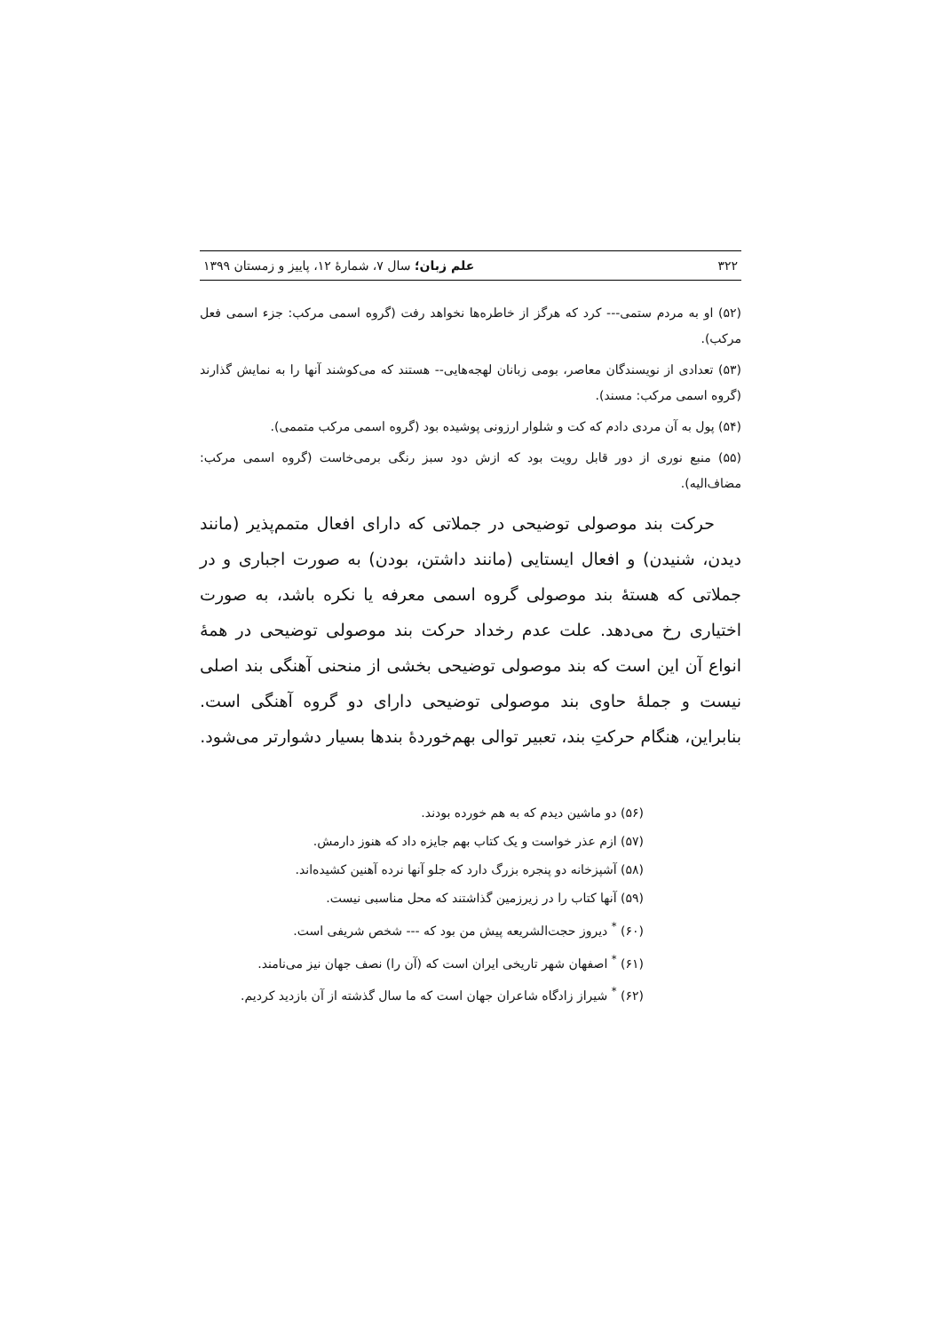۳۲۲ علم زبان؛ سال ۷، شمارهٔ ۱۲، پاییز و زمستان ۱۳۹۹
(۵۲) او به مردم ستمی--- کرد که هرگز از خاطره‌ها نخواهد رفت (گروه اسمی مرکب: جزء اسمی فعل مرکب).
(۵۳) تعدادی از نویسندگان معاصر، بومی زبانان لهجه‌هایی-- هستند که می‌کوشند آنها را به نمایش گذارند (گروه اسمی مرکب: مسند).
(۵۴) پول به آن مردی دادم که کت و شلوار ارزونی پوشیده بود (گروه اسمی مرکب متممی).
(۵۵) منبع نوری از دور قابل رویت بود که ازش دود سبز رنگی برمی‌خاست (گروه اسمی مرکب: مضاف‌الیه).
حرکت بند موصولی توضیحی در جملاتی که دارای افعال متمم‌پذیر (مانند دیدن، شنیدن) و افعال ایستایی (مانند داشتن، بودن) به صورت اجباری و در جملاتی که هستهٔ بند موصولی گروه اسمی معرفه یا نکره باشد، به صورت اختیاری رخ می‌دهد. علت عدم رخداد حرکت بند موصولی توضیحی در همهٔ انواع آن این است که بند موصولی توضیحی بخشی از منحنی آهنگی بند اصلی نیست و جملهٔ حاوی بند موصولی توضیحی دارای دو گروه آهنگی است. بنابراین، هنگام حرکتِ بند، تعبیر توالی بهم‌خوردهٔ بندها بسیار دشوارتر می‌شود.
(۵۶) دو ماشین دیدم که به هم خورده بودند.
(۵۷) ازم عذر خواست و یک کتاب بهم جایزه داد که هنوز دارمش.
(۵۸) آشپزخانه دو پنجره بزرگ دارد که جلو آنها نرده آهنین کشیده‌اند.
(۵۹) آنها کتاب را در زیرزمین گذاشتند که محل مناسبی نیست.
(۶۰) <sup>*</sup> دیروز حجت‌الشریعه پیش من بود که --- شخص شریفی است.
(۶۱) <sup>*</sup> اصفهان شهر تاریخی ایران است که (آن را) نصف جهان نیز می‌نامند.
(۶۲) <sup>*</sup> شیراز زادگاه شاعران جهان است که ما سال گذشته از آن بازدید کردیم.